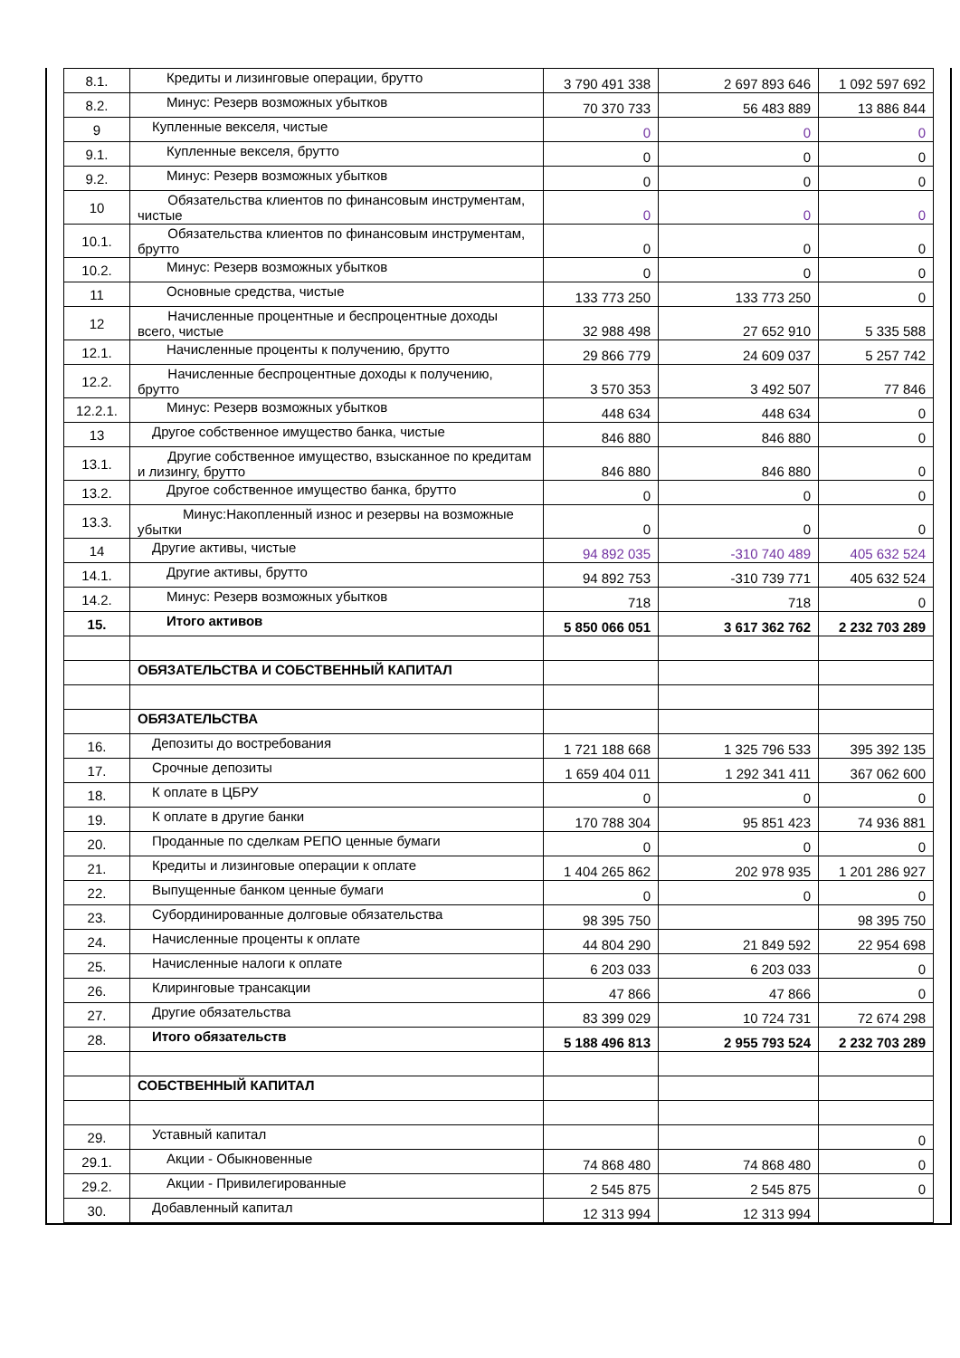| 8.1. | Кредиты и лизинговые операции, брутто | 3 790 491 338 | 2 697 893 646 | 1 092 597 692 |
| 8.2. | Минус: Резерв возможных убытков | 70 370 733 | 56 483 889 | 13 886 844 |
| 9 | Купленные векселя, чистые | 0 | 0 | 0 |
| 9.1. | Купленные векселя, брутто | 0 | 0 | 0 |
| 9.2. | Минус: Резерв возможных убытков | 0 | 0 | 0 |
| 10 | Обязательства клиентов по финансовым инструментам, чистые | 0 | 0 | 0 |
| 10.1. | Обязательства клиентов по финансовым инструментам, брутто | 0 | 0 | 0 |
| 10.2. | Минус: Резерв возможных убытков | 0 | 0 | 0 |
| 11 | Основные средства, чистые | 133 773 250 | 133 773 250 | 0 |
| 12 | Начисленные процентные и беспроцентные доходы всего, чистые | 32 988 498 | 27 652 910 | 5 335 588 |
| 12.1. | Начисленные проценты к получению, брутто | 29 866 779 | 24 609 037 | 5 257 742 |
| 12.2. | Начисленные беспроцентные доходы к получению, брутто | 3 570 353 | 3 492 507 | 77 846 |
| 12.2.1. | Минус: Резерв возможных убытков | 448 634 | 448 634 | 0 |
| 13 | Другое собственное имущество банка, чистые | 846 880 | 846 880 | 0 |
| 13.1. | Другие собственное имущество, взысканное по кредитам и лизингу, брутто | 846 880 | 846 880 | 0 |
| 13.2. | Другое собственное имущество банка, брутто | 0 | 0 | 0 |
| 13.3. | Минус:Накопленный износ и резервы на возможные убытки | 0 | 0 | 0 |
| 14 | Другие активы, чистые | 94 892 035 | -310 740 489 | 405 632 524 |
| 14.1. | Другие активы, брутто | 94 892 753 | -310 739 771 | 405 632 524 |
| 14.2. | Минус: Резерв возможных убытков | 718 | 718 | 0 |
| 15. | Итого активов | 5 850 066 051 | 3 617 362 762 | 2 232 703 289 |
| | ОБЯЗАТЕЛЬСТВА И СОБСТВЕННЫЙ КАПИТАЛ | | | |
| | ОБЯЗАТЕЛЬСТВА | | | |
| 16. | Депозиты до востребования | 1 721 188 668 | 1 325 796 533 | 395 392 135 |
| 17. | Срочные депозиты | 1 659 404 011 | 1 292 341 411 | 367 062 600 |
| 18. | К оплате в ЦБРУ | 0 | 0 | 0 |
| 19. | К оплате в другие банки | 170 788 304 | 95 851 423 | 74 936 881 |
| 20. | Проданные по сделкам РЕПО ценные бумаги | 0 | 0 | 0 |
| 21. | Кредиты и лизинговые операции к оплате | 1 404 265 862 | 202 978 935 | 1 201 286 927 |
| 22. | Выпущенные банком ценные бумаги | 0 | 0 | 0 |
| 23. | Субординированные долговые обязательства | 98 395 750 | | 98 395 750 |
| 24. | Начисленные проценты к оплате | 44 804 290 | 21 849 592 | 22 954 698 |
| 25. | Начисленные налоги к оплате | 6 203 033 | 6 203 033 | 0 |
| 26. | Клиринговые трансакции | 47 866 | 47 866 | 0 |
| 27. | Другие обязательства | 83 399 029 | 10 724 731 | 72 674 298 |
| 28. | Итого обязательств | 5 188 496 813 | 2 955 793 524 | 2 232 703 289 |
| | СОБСТВЕННЫЙ КАПИТАЛ | | | |
| 29. | Уставный капитал | | | 0 |
| 29.1. | Акции - Обыкновенные | 74 868 480 | 74 868 480 | 0 |
| 29.2. | Акции - Привилегированные | 2 545 875 | 2 545 875 | 0 |
| 30. | Добавленный капитал | 12 313 994 | 12 313 994 | |